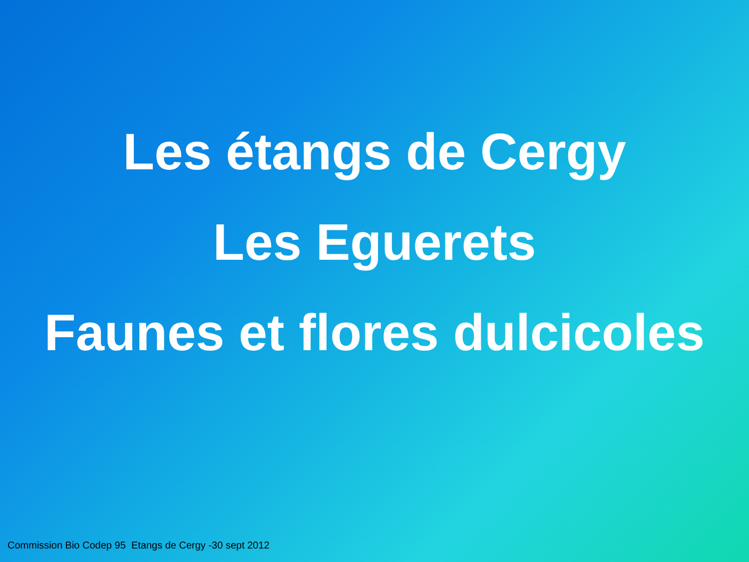Les étangs de Cergy
Les Eguerets
Faunes et flores dulcicoles
Commission Bio Codep 95 Etangs de Cergy -30 sept 2012